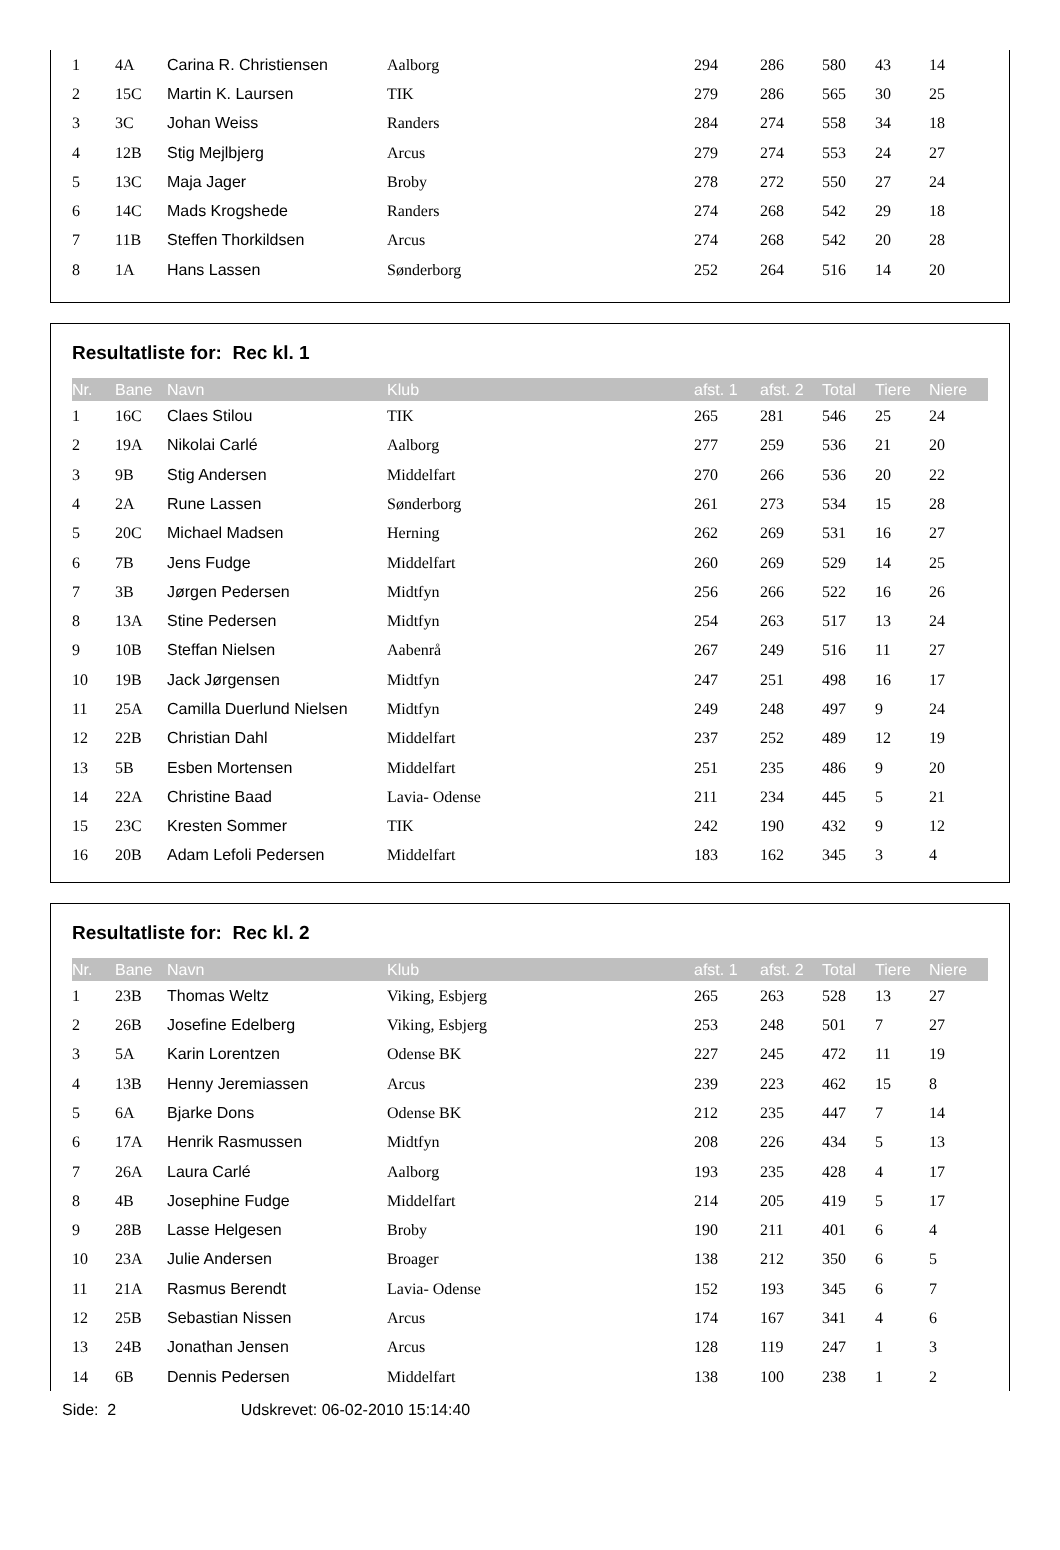| 1 | 4A | Carina R. Christiensen | Aalborg | 294 | 286 | 580 | 43 | 14 |
| 2 | 15C | Martin K. Laursen | TIK | 279 | 286 | 565 | 30 | 25 |
| 3 | 3C | Johan Weiss | Randers | 284 | 274 | 558 | 34 | 18 |
| 4 | 12B | Stig Mejlbjerg | Arcus | 279 | 274 | 553 | 24 | 27 |
| 5 | 13C | Maja Jager | Broby | 278 | 272 | 550 | 27 | 24 |
| 6 | 14C | Mads Krogshede | Randers | 274 | 268 | 542 | 29 | 18 |
| 7 | 11B | Steffen Thorkildsen | Arcus | 274 | 268 | 542 | 20 | 28 |
| 8 | 1A | Hans Lassen | Sønderborg | 252 | 264 | 516 | 14 | 20 |
Resultatliste for: Rec kl. 1
| Nr. | Bane | Navn | Klub | afst. 1 | afst. 2 | Total | Tiere | Niere |
| --- | --- | --- | --- | --- | --- | --- | --- | --- |
| 1 | 16C | Claes Stilou | TIK | 265 | 281 | 546 | 25 | 24 |
| 2 | 19A | Nikolai Carlé | Aalborg | 277 | 259 | 536 | 21 | 20 |
| 3 | 9B | Stig Andersen | Middelfart | 270 | 266 | 536 | 20 | 22 |
| 4 | 2A | Rune Lassen | Sønderborg | 261 | 273 | 534 | 15 | 28 |
| 5 | 20C | Michael Madsen | Herning | 262 | 269 | 531 | 16 | 27 |
| 6 | 7B | Jens Fudge | Middelfart | 260 | 269 | 529 | 14 | 25 |
| 7 | 3B | Jørgen Pedersen | Midtfyn | 256 | 266 | 522 | 16 | 26 |
| 8 | 13A | Stine Pedersen | Midtfyn | 254 | 263 | 517 | 13 | 24 |
| 9 | 10B | Steffan Nielsen | Aabenrå | 267 | 249 | 516 | 11 | 27 |
| 10 | 19B | Jack Jørgensen | Midtfyn | 247 | 251 | 498 | 16 | 17 |
| 11 | 25A | Camilla Duerlund Nielsen | Midtfyn | 249 | 248 | 497 | 9 | 24 |
| 12 | 22B | Christian Dahl | Middelfart | 237 | 252 | 489 | 12 | 19 |
| 13 | 5B | Esben Mortensen | Middelfart | 251 | 235 | 486 | 9 | 20 |
| 14 | 22A | Christine Baad | Lavia- Odense | 211 | 234 | 445 | 5 | 21 |
| 15 | 23C | Kresten Sommer | TIK | 242 | 190 | 432 | 9 | 12 |
| 16 | 20B | Adam Lefoli Pedersen | Middelfart | 183 | 162 | 345 | 3 | 4 |
Resultatliste for: Rec kl. 2
| Nr. | Bane | Navn | Klub | afst. 1 | afst. 2 | Total | Tiere | Niere |
| --- | --- | --- | --- | --- | --- | --- | --- | --- |
| 1 | 23B | Thomas Weltz | Viking, Esbjerg | 265 | 263 | 528 | 13 | 27 |
| 2 | 26B | Josefine Edelberg | Viking, Esbjerg | 253 | 248 | 501 | 7 | 27 |
| 3 | 5A | Karin Lorentzen | Odense BK | 227 | 245 | 472 | 11 | 19 |
| 4 | 13B | Henny Jeremiassen | Arcus | 239 | 223 | 462 | 15 | 8 |
| 5 | 6A | Bjarke Dons | Odense BK | 212 | 235 | 447 | 7 | 14 |
| 6 | 17A | Henrik Rasmussen | Midtfyn | 208 | 226 | 434 | 5 | 13 |
| 7 | 26A | Laura Carlé | Aalborg | 193 | 235 | 428 | 4 | 17 |
| 8 | 4B | Josephine Fudge | Middelfart | 214 | 205 | 419 | 5 | 17 |
| 9 | 28B | Lasse Helgesen | Broby | 190 | 211 | 401 | 6 | 4 |
| 10 | 23A | Julie Andersen | Broager | 138 | 212 | 350 | 6 | 5 |
| 11 | 21A | Rasmus Berendt | Lavia- Odense | 152 | 193 | 345 | 6 | 7 |
| 12 | 25B | Sebastian Nissen | Arcus | 174 | 167 | 341 | 4 | 6 |
| 13 | 24B | Jonathan Jensen | Arcus | 128 | 119 | 247 | 1 | 3 |
| 14 | 6B | Dennis Pedersen | Middelfart | 138 | 100 | 238 | 1 | 2 |
Side: 2 Udskrevet: 06-02-2010 15:14:40